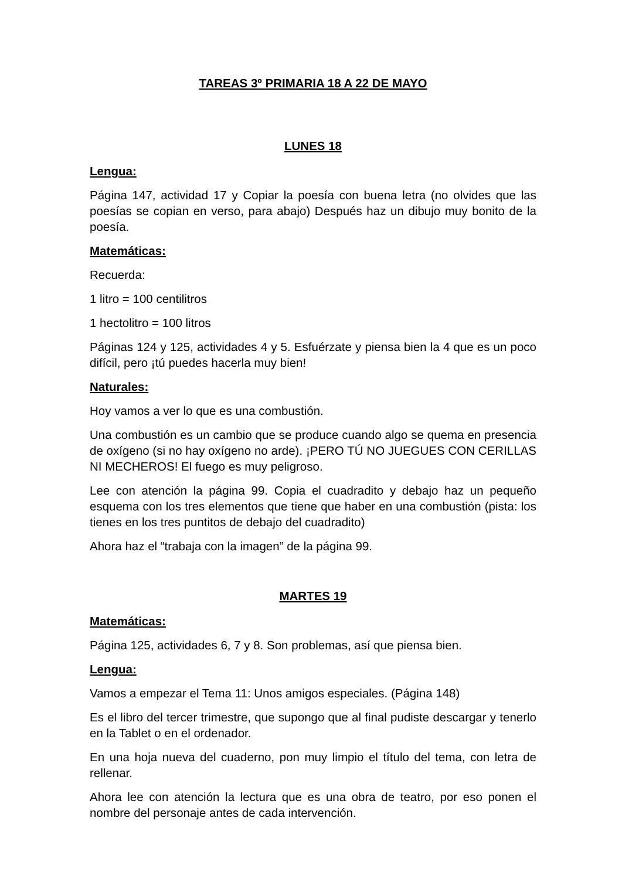TAREAS 3º PRIMARIA 18 A 22 DE MAYO
LUNES 18
Lengua:
Página 147, actividad 17 y Copiar la poesía con buena letra (no olvides que las poesías se copian en verso, para abajo) Después haz un dibujo muy bonito de la poesía.
Matemáticas:
Recuerda:
1 litro = 100 centilitros
1 hectolitro = 100 litros
Páginas 124 y 125, actividades 4 y 5. Esfuérzate y piensa bien la 4 que es un poco difícil, pero ¡tú puedes hacerla muy bien!
Naturales:
Hoy vamos a ver lo que es una combustión.
Una combustión es un cambio que se produce cuando algo se quema en presencia de oxígeno (si no hay oxígeno no arde). ¡PERO TÚ NO JUEGUES CON CERILLAS NI MECHEROS! El fuego es muy peligroso.
Lee con atención la página 99. Copia el cuadradito y debajo haz un pequeño esquema con los tres elementos que tiene que haber en una combustión (pista: los tienes en los tres puntitos de debajo del cuadradito)
Ahora haz el “trabaja con la imagen” de la página 99.
MARTES 19
Matemáticas:
Página 125, actividades 6, 7 y 8. Son problemas, así que piensa bien.
Lengua:
Vamos a empezar el Tema 11: Unos amigos especiales. (Página 148)
Es el libro del tercer trimestre, que supongo que al final pudiste descargar y tenerlo en la Tablet o en el ordenador.
En una hoja nueva del cuaderno, pon muy limpio el título del tema, con letra de rellenar.
Ahora lee con atención la lectura que es una obra de teatro, por eso ponen el nombre del personaje antes de cada intervención.